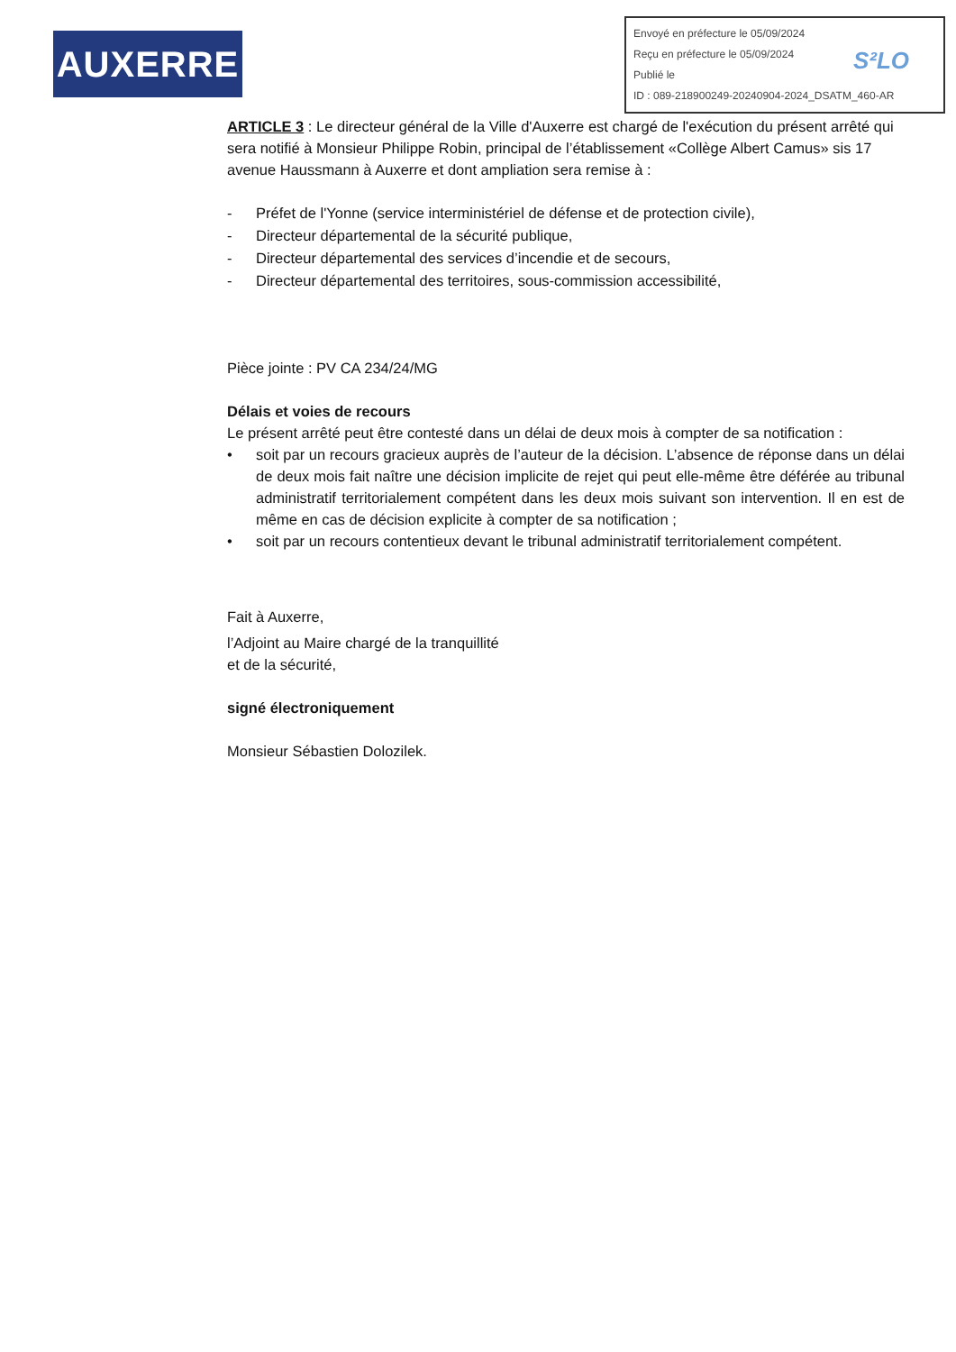AUXERRE
Envoyé en préfecture le 05/09/2024
Reçu en préfecture le 05/09/2024
Publié le
ID : 089-218900249-20240904-2024_DSATM_460-AR
S²LO
ARTICLE 3 : Le directeur général de la Ville d'Auxerre est chargé de l'exécution du présent arrêté qui sera notifié à Monsieur Philippe Robin, principal de l’établissement «Collège Albert Camus» sis 17 avenue Haussmann à Auxerre et dont ampliation sera remise à :
- Préfet de l'Yonne (service interministériel de défense et de protection civile),
- Directeur départemental de la sécurité publique,
- Directeur départemental des services d’incendie et de secours,
- Directeur départemental des territoires, sous-commission accessibilité,
Pièce jointe : PV CA 234/24/MG
Délais et voies de recours
Le présent arrêté peut être contesté dans un délai de deux mois à compter de sa notification :
• soit par un recours gracieux auprès de l’auteur de la décision. L’absence de réponse dans un délai de deux mois fait naître une décision implicite de rejet qui peut elle-même être déférée au tribunal administratif territorialement compétent dans les deux mois suivant son intervention. Il en est de même en cas de décision explicite à compter de sa notification ;
• soit par un recours contentieux devant le tribunal administratif territorialement compétent.
Fait à Auxerre,
l’Adjoint au Maire chargé de la tranquillité
et de la sécurité,
signé électroniquement
Monsieur Sébastien Dolozilek.